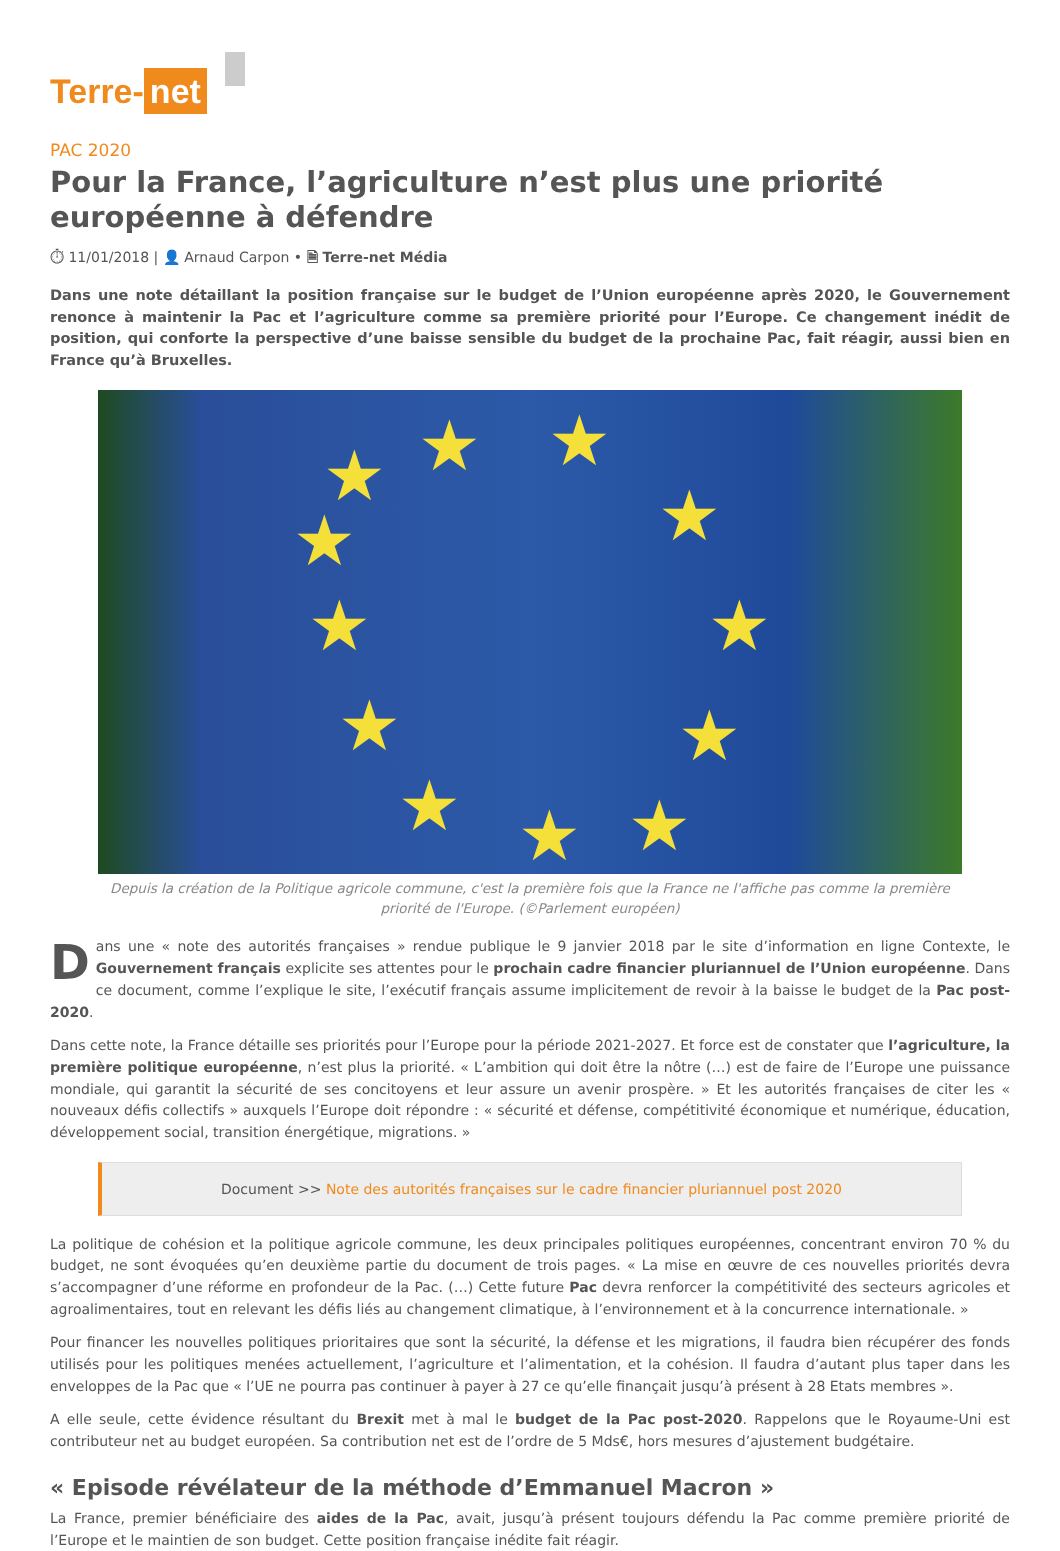Terre- net
PAC 2020
Pour la France, l’agriculture n’est plus une priorité européenne à défendre
⏱ 11/01/2018 | 👤 Arnaud Carpon • 🗎 Terre-net Média
Dans une note détaillant la position française sur le budget de l’Union européenne après 2020, le Gouvernement renonce à maintenir la Pac et l’agriculture comme sa première priorité pour l’Europe. Ce changement inédit de position, qui conforte la perspective d’une baisse sensible du budget de la prochaine Pac, fait réagir, aussi bien en France qu’à Bruxelles.
★
★
★
★
★
★
★
★
★
★
★
★
Depuis la création de la Politique agricole commune, c'est la première fois que la France ne l'affiche pas comme la première priorité de l'Europe. (©Parlement européen)
Dans une « note des autorités françaises » rendue publique le 9 janvier 2018 par le site d’information en ligne Contexte, le Gouvernement français explicite ses attentes pour le prochain cadre financier pluriannuel de l’Union européenne. Dans ce document, comme l’explique le site, l’exécutif français assume implicitement de revoir à la baisse le budget de la Pac post-2020.
Dans cette note, la France détaille ses priorités pour l’Europe pour la période 2021-2027. Et force est de constater que l’agriculture, la première politique européenne, n’est plus la priorité. « L’ambition qui doit être la nôtre (…) est de faire de l’Europe une puissance mondiale, qui garantit la sécurité de ses concitoyens et leur assure un avenir prospère. » Et les autorités françaises de citer les « nouveaux défis collectifs » auxquels l’Europe doit répondre : « sécurité et défense, compétitivité économique et numérique, éducation, développement social, transition énergétique, migrations. »
Document >> Note des autorités françaises sur le cadre financier pluriannuel post 2020
La politique de cohésion et la politique agricole commune, les deux principales politiques européennes, concentrant environ 70 % du budget, ne sont évoquées qu’en deuxième partie du document de trois pages. « La mise en œuvre de ces nouvelles priorités devra s’accompagner d’une réforme en profondeur de la Pac. (…) Cette future Pac devra renforcer la compétitivité des secteurs agricoles et agroalimentaires, tout en relevant les défis liés au changement climatique, à l’environnement et à la concurrence internationale. »
Pour financer les nouvelles politiques prioritaires que sont la sécurité, la défense et les migrations, il faudra bien récupérer des fonds utilisés pour les politiques menées actuellement, l’agriculture et l’alimentation, et la cohésion. Il faudra d’autant plus taper dans les enveloppes de la Pac que « l’UE ne pourra pas continuer à payer à 27 ce qu’elle finançait jusqu’à présent à 28 Etats membres ».
A elle seule, cette évidence résultant du Brexit met à mal le budget de la Pac post-2020. Rappelons que le Royaume-Uni est contributeur net au budget européen. Sa contribution net est de l’ordre de 5 Mds€, hors mesures d’ajustement budgétaire.
« Episode révélateur de la méthode d’Emmanuel Macron »
La France, premier bénéficiaire des aides de la Pac, avait, jusqu’à présent toujours défendu la Pac comme première priorité de l’Europe et le maintien de son budget. Cette position française inédite fait réagir.